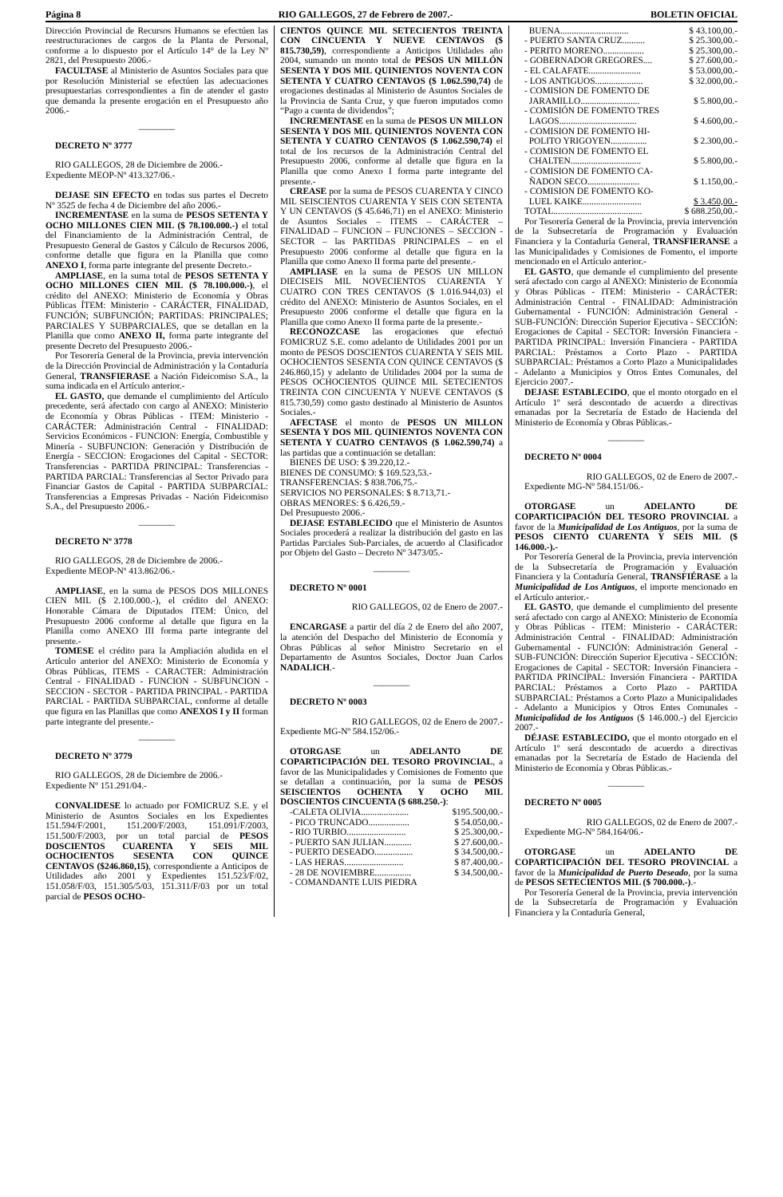Página 8 RIO GALLEGOS, 27 de Febrero de 2007.- BOLETIN OFICIAL
Dirección Provincial de Recursos Humanos se efectúen las reestructuraciones de cargos de la Planta de Personal, conforme a lo dispuesto por el Artículo 14° de la Ley Nº 2821, del Presupuesto 2006.-
FACULTASE al Ministerio de Asuntos Sociales para que por Resolución Ministerial se efectúen las adecuaciones presupuestarias correspondientes a fin de atender el gasto que demanda la presente erogación en el Presupuesto año 2006.-
________
DECRETO Nº 3777
RIO GALLEGOS, 28 de Diciembre de 2006.-
Expediente MEOP-Nº 413.327/06.-
DEJASE SIN EFECTO en todas sus partes el Decreto Nº 3525 de fecha 4 de Diciembre del año 2006.-
INCREMENTASE en la suma de PESOS SETENTA Y OCHO MILLONES CIEN MIL ($ 78.100.000.-) el total del Financiamiento de la Administración Central, de Presupuesto General de Gastos y Cálculo de Recursos 2006, conforme detalle que figura en la Planilla que como ANEXO I, forma parte integrante del presente Decreto.-
AMPLIASE, en la suma total de PESOS SETENTA Y OCHO MILLONES CIEN MIL ($ 78.100.000.-), el crédito del ANEXO: Ministerio de Economía y Obras Públicas ÍTEM: Ministerio - CARÁCTER, FINALIDAD, FUNCIÓN; SUBFUNCIÓN; PARTIDAS: PRINCIPALES; PARCIALES Y SUBPARCIALES, que se detallan en la Planilla que como ANEXO II, forma parte integrante del presente Decreto del Presupuesto 2006.-
Por Tesorería General de la Provincia, previa intervención de la Dirección Provincial de Administración y la Contaduría General, TRANSFIERASE a Nación Fideicomiso S.A., la suma indicada en el Artículo anterior.-
EL GASTO, que demande el cumplimiento del Artículo precedente, será afectado con cargo al ANEXO: Ministerio de Economía y Obras Públicas - ITEM: Ministerio - CARÁCTER: Administración Central - FINALIDAD: Servicios Económicos - FUNCION: Energía, Combustible y Minería - SUBFUNCION: Generación y Distribución de Energía - SECCION: Erogaciones del Capital - SECTOR: Transferencias - PARTIDA PRINCIPAL: Transferencias - PARTIDA PARCIAL: Transferencias al Sector Privado para Financiar Gastos de Capital - PARTIDA SUBPARCIAL: Transferencias a Empresas Privadas - Nación Fideicomiso S.A., del Presupuesto 2006.-
________
DECRETO Nº 3778
RIO GALLEGOS, 28 de Diciembre de 2006.-
Expediente MEOP-Nº 413.862/06.-
AMPLIASE, en la suma de PESOS DOS MILLONES CIEN MIL ($ 2.100.000.-), el crédito del ANEXO: Honorable Cámara de Diputados ITEM: Único, del Presupuesto 2006 conforme al detalle que figura en la Planilla como ANEXO III forma parte integrante del presente.-
TOMESE el crédito para la Ampliación aludida en el Artículo anterior del ANEXO: Ministerio de Economía y Obras Públicas, ITEMS - CARACTER: Administración Central - FINALIDAD - FUNCION - SUBFUNCION - SECCION - SECTOR - PARTIDA PRINCIPAL - PARTIDA PARCIAL - PARTIDA SUBPARCIAL, conforme al detalle que figura en las Planillas que como ANEXOS I y II forman parte integrante del presente.-
________
DECRETO Nº 3779
RIO GALLEGOS, 28 de Diciembre de 2006.-
Expediente Nº 151.291/04.-
CONVALIDESE lo actuado por FOMICRUZ S.E. y el Ministerio de Asuntos Sociales en los Expedientes 151.594/F/2001, 151.200/F/2003, 151.091/F/2003, 151.500/F/2003, por un total parcial de PESOS DOSCIENTOS CUARENTA Y SEIS MIL OCHOCIENTOS SESENTA CON QUINCE CENTAVOS ($246.860,15), correspondiente a Anticipos de Utilidades año 2001 y Expedientes 151.523/F/02, 151.058/F/03, 151.305/5/03, 151.311/F/03 por un total parcial de PESOS OCHO-
CIENTOS QUINCE MIL SETECIENTOS TREINTA CON CINCUENTA Y NUEVE CENTAVOS ($ 815.730,59), correspondiente a Anticipos Utilidades año 2004, sumando un monto total de PESOS UN MILLÓN SESENTA Y DOS MIL QUINIENTOS NOVENTA CON SETENTA Y CUATRO CENTAVOS ($ 1.062.590,74) de erogaciones destinadas al Ministerio de Asuntos Sociales de la Provincia de Santa Cruz, y que fueron imputados como “Pago a cuenta de dividendos”;
INCREMENTASE en la suma de PESOS UN MILLON SESENTA Y DOS MIL QUINIENTOS NOVENTA CON SETENTA Y CUATRO CENTAVOS ($ 1.062.590,74) el total de los recursos de la Administración Central del Presupuesto 2006, conforme al detalle que figura en la Planilla que como Anexo I forma parte integrante del presente.-
CREASE por la suma de PESOS CUARENTA Y CINCO MIL SEISCIENTOS CUARENTA Y SEIS CON SETENTA Y UN CENTAVOS ($ 45.646,71) en el ANEXO: Ministerio de Asuntos Sociales – ITEMS – CARÁCTER – FINALIDAD – FUNCION – FUNCIONES – SECCION - SECTOR – las PARTIDAS PRINCIPALES – en el Presupuesto 2006 conforme al detalle que figura en la Planilla que como Anexo II forma parte del presente.-
AMPLIASE en la suma de PESOS UN MILLON DIECISEIS MIL NOVECIENTOS CUARENTA Y CUATRO CON TRES CENTAVOS ($ 1.016.944,03) el crédito del ANEXO: Ministerio de Asuntos Sociales, en el Presupuesto 2006 conforme el detalle que figura en la Planilla que como Anexo II forma parte de la presente.-
RECONOZCASE las erogaciones que efectuó FOMICRUZ S.E. como adelanto de Utilidades 2001 por un monto de PESOS DOSCIENTOS CUARENTA Y SEIS MIL OCHOCIENTOS SESENTA CON QUINCE CENTAVOS ($ 246.860,15) y adelanto de Utilidades 2004 por la suma de PESOS OCHOCIENTOS QUINCE MIL SETECIENTOS TREINTA CON CINCUENTA Y NUEVE CENTAVOS ($ 815.730,59) como gasto destinado al Ministerio de Asuntos Sociales.-
AFECTASE el monto de PESOS UN MILLON SESENTA Y DOS MIL QUINIENTOS NOVENTA CON SETENTA Y CUATRO CENTAVOS ($ 1.062.590,74) a las partidas que a continuación se detallan:
BIENES DE USO: $ 39.220,12.-
BIENES DE CONSUMO: $ 169.523,53.-
TRANSFERENCIAS: $ 838.706,75.-
SERVICIOS NO PERSONALES: $ 8.713,71.-
OBRAS MENORES: $ 6.426,59.-
Del Presupuesto 2006.-
DEJASE ESTABLECIDO que el Ministerio de Asuntos Sociales procederá a realizar la distribución del gasto en las Partidas Parciales Sub-Parciales, de acuerdo al Clasificador por Objeto del Gasto – Decreto Nº 3473/05.-
________
DECRETO Nº 0001
RIO GALLEGOS, 02 de Enero de 2007.-
ENCARGASE a partir del día 2 de Enero del año 2007, la atención del Despacho del Ministerio de Economía y Obras Públicas al señor Ministro Secretario en el Departamento de Asuntos Sociales, Doctor Juan Carlos NADALICH.-
________
DECRETO Nº 0003
RIO GALLEGOS, 02 de Enero de 2007.-
Expediente MG-Nº 584.152/06.-
OTORGASE un ADELANTO DE COPARTICIPACIÓN DEL TESORO PROVINCIAL, a favor de las Municipalidades y Comisiones de Fomento que se detallan a continuación, por la suma de PESOS SEISCIENTOS OCHENTA Y OCHO MIL DOSCIENTOS CINCUENTA ($ 688.250.-):
-CALETA OLIVIA..................... $195.500,00.-
- PICO TRUNCADO.................. $ 54.050,00.-
- RIO TURBIO.......................... $ 25.300,00.-
- PUERTO SAN JULIAN............ $ 27.600,00.-
- PUERTO DESEADO................. $ 34.500,00.-
- LAS HERAS.......................... $ 87.400,00.-
- 28 DE NOVIEMBRE................ $ 34.500,00.-
- COMANDANTE LUIS PIEDRA
BUENA.............................. $ 43.100,00.-
- PUERTO SANTA CRUZ.......... $ 25.300,00.-
- PERITO MORENO.................. $ 25.300,00.-
- GOBERNADOR GREGORES.... $ 27.600,00.-
- EL CALAFATE....................... $ 53.000,00.-
- LOS ANTIGUOS..................... $ 32.000,00.-
- COMISION DE FOMENTO DE
JARAMILLO.......................... $ 5.800,00.-
- COMISIÓN DE FOMENTO TRES
LAGOS.................................. $ 4.600,00.-
- COMISION DE FOMENTO HI-
POLITO YRIGOYEN................ $ 2.300,00.-
- COMISION DE FOMENTO EL
CHALTEN............................... $ 5.800,00.-
- COMISION DE FOMENTO CA-
ÑADON SECO....................... $ 1.150,00.-
- COMISION DE FOMENTO KO-
LUEL KAIKE.......................... $ 3.450,00.-
TOTAL....................................... $ 688.250,00.-
Por Tesorería General de la Provincia, previa intervención de la Subsecretaría de Programación y Evaluación Financiera y la Contaduría General, TRANSFIERANSE a las Municipalidades y Comisiones de Fomento, el importe mencionado en el Artículo anterior.-
EL GASTO, que demande el cumplimiento del presente será afectado con cargo al ANEXO: Ministerio de Economía y Obras Públicas - ITEM: Ministerio - CARÁCTER: Administración Central - FINALIDAD: Administración Gubernamental - FUNCIÓN: Administración General - SUB-FUNCIÓN: Dirección Superior Ejecutiva - SECCIÓN: Erogaciones de Capital - SECTOR: Inversión Financiera - PARTIDA PRINCIPAL: Inversión Financiera - PARTIDA PARCIAL: Préstamos a Corto Plazo - PARTIDA SUBPARCIAL: Préstamos a Corto Plazo a Municipalidades - Adelanto a Municipios y Otros Entes Comunales, del Ejercicio 2007.-
DEJASE ESTABLECIDO, que el monto otorgado en el Artículo 1º será descontado de acuerdo a directivas emanadas por la Secretaría de Estado de Hacienda del Ministerio de Economía y Obras Públicas.-
________
DECRETO Nº 0004
RIO GALLEGOS, 02 de Enero de 2007.-
Expediente MG-Nº 584.151/06.-
OTORGASE un ADELANTO DE COPARTICIPACIÓN DEL TESORO PROVINCIAL a favor de la Municipalidad de Los Antiguos, por la suma de PESOS CIENTO CUARENTA Y SEIS MIL ($ 146.000.-).-
Por Tesorería General de la Provincia, previa intervención de la Subsecretaría de Programación y Evaluación Financiera y la Contaduría General, TRANSFIÉRASE a la Municipalidad de Los Antiguos, el importe mencionado en el Artículo anterior.-
EL GASTO, que demande el cumplimiento del presente será afectado con cargo al ANEXO: Ministerio de Economía y Obras Públicas - ITEM: Ministerio - CARÁCTER: Administración Central - FINALIDAD: Administración Gubernamental - FUNCIÓN: Administración General - SUB-FUNCIÓN: Dirección Superior Ejecutiva - SECCIÓN: Erogaciones de Capital - SECTOR: Inversión Financiera - PARTIDA PRINCIPAL: Inversión Financiera - PARTIDA PARCIAL: Préstamos a Corto Plazo - PARTIDA SUBPARCIAL: Préstamos a Corto Plazo a Municipalidades - Adelanto a Municipios y Otros Entes Comunales - Municipalidad de los Antiguos ($ 146.000.-) del Ejercicio 2007.-
DÉJASE ESTABLECIDO, que el monto otorgado en el Artículo 1º será descontado de acuerdo a directivas emanadas por la Secretaría de Estado de Hacienda del Ministerio de Economía y Obras Públicas.-
________
DECRETO Nº 0005
RIO GALLEGOS, 02 de Enero de 2007.-
Expediente MG-Nº 584.164/06.-
OTORGASE un ADELANTO DE COPARTICIPACIÓN DEL TESORO PROVINCIAL a favor de la Municipalidad de Puerto Deseado, por la suma de PESOS SETECIENTOS MIL ($ 700.000.-).-
Por Tesorería General de la Provincia, previa intervención de la Subsecretaría de Programación y Evaluación Financiera y la Contaduría General,